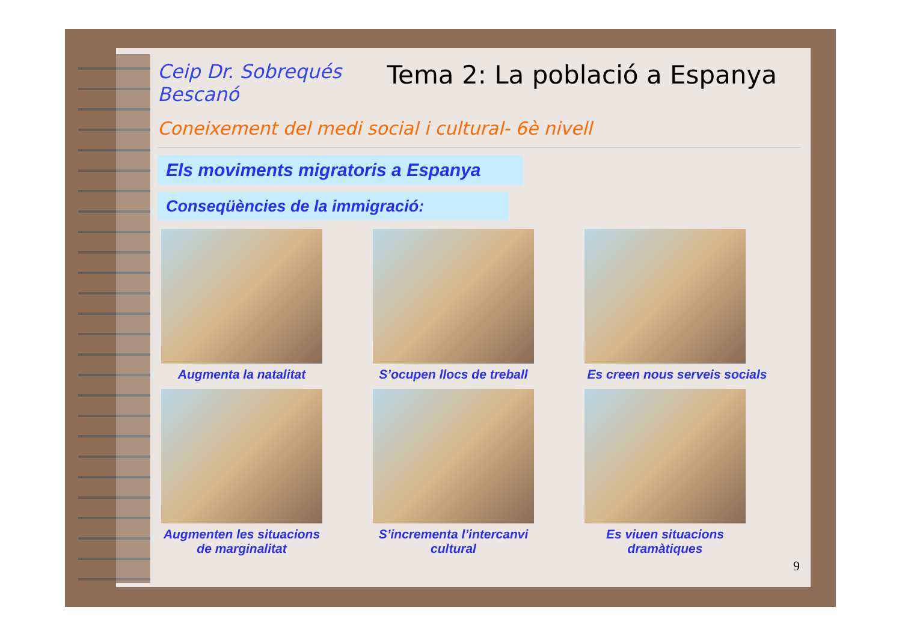Ceip Dr. Sobrequés
Bescanó
Tema 2: La població a Espanya
Coneixement del medi social i cultural- 6è nivell
Els moviments migratoris a Espanya
Conseqüències de la immigració:
Augmenta la natalitat
S’ocupen llocs de treball
Es creen nous serveis socials
Augmenten les situacions de marginalitat
S’incrementa l’intercanvi cultural
Es viuen situacions dramàtiques
9